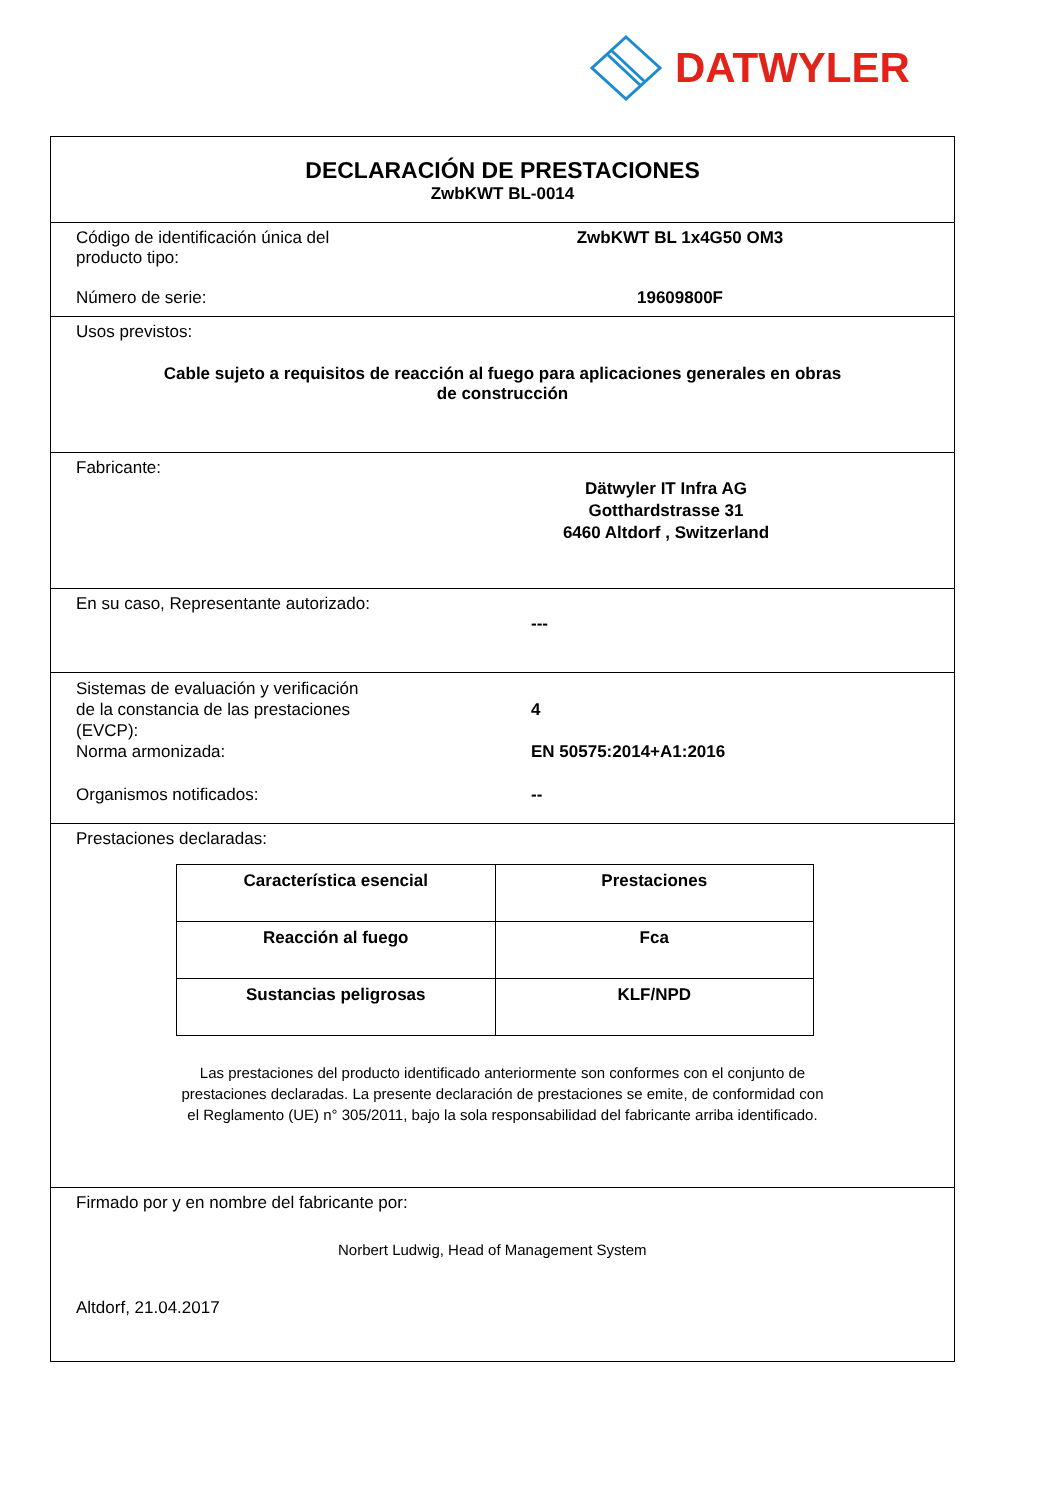DATWYLER
DECLARACIÓN DE PRESTACIONES
ZwbKWT BL-0014
Código de identificación única del
producto tipo:
ZwbKWT BL 1x4G50 OM3
Número de serie: 19609800F
Usos previstos:
Cable sujeto a requisitos de reacción al fuego para aplicaciones generales en obras
de construcción
Fabricante:
Dätwyler IT Infra AG
Gotthardstrasse 31
6460 Altdorf , Switzerland
En su caso, Representante autorizado:
---
Sistemas de evaluación y verificación
de la constancia de las prestaciones
(EVCP):
4
Norma armonizada: EN 50575:2014+A1:2016
Organismos notificados: --
Prestaciones declaradas:
| Característica esencial | Prestaciones |
| --- | --- |
| Reacción al fuego | Fca |
| Sustancias peligrosas | KLF/NPD |
Las prestaciones del producto identificado anteriormente son conformes con el conjunto de
prestaciones declaradas. La presente declaración de prestaciones se emite, de conformidad con
el Reglamento (UE) n° 305/2011, bajo la sola responsabilidad del fabricante arriba identificado.
Firmado por y en nombre del fabricante por:
Norbert Ludwig, Head of Management System
Altdorf, 21.04.2017